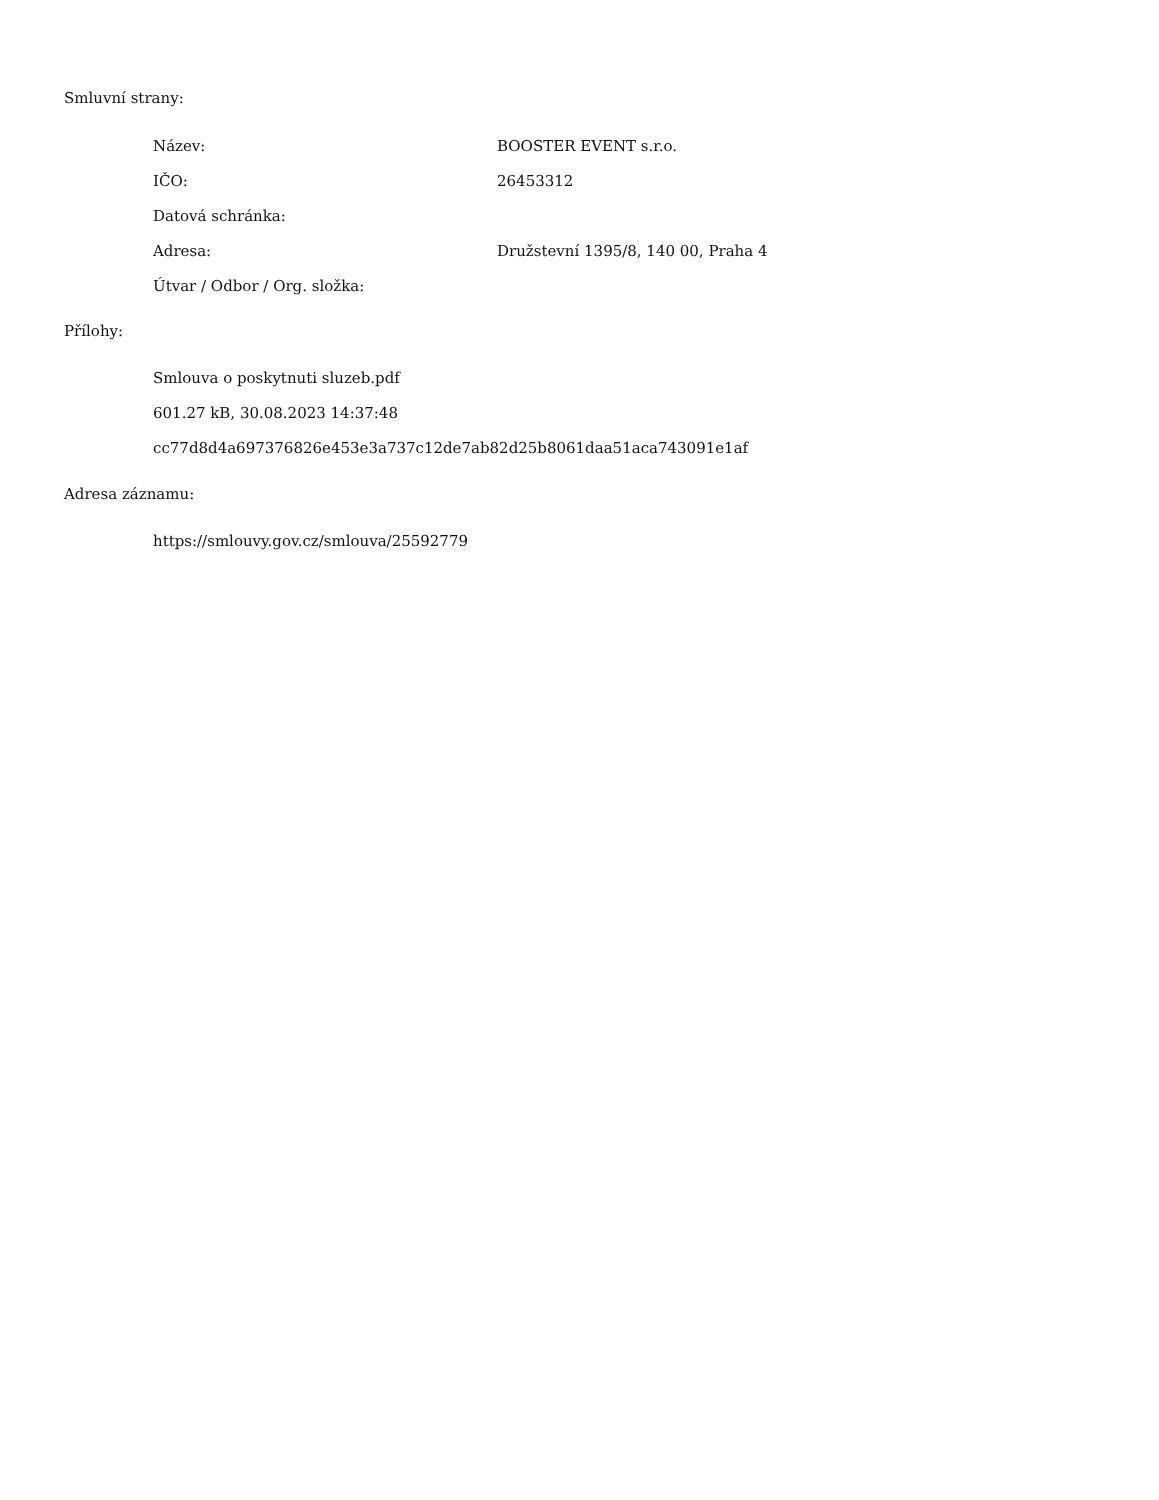Smluvní strany:
| Název: | BOOSTER EVENT s.r.o. |
| IČO: | 26453312 |
| Datová schránka: | |
| Adresa: | Družstevní 1395/8, 140 00, Praha 4 |
| Útvar / Odbor / Org. složka: | |
Přílohy:
Smlouva o poskytnuti sluzeb.pdf
601.27 kB, 30.08.2023 14:37:48
cc77d8d4a697376826e453e3a737c12de7ab82d25b8061daa51aca743091e1af
Adresa záznamu:
https://smlouvy.gov.cz/smlouva/25592779